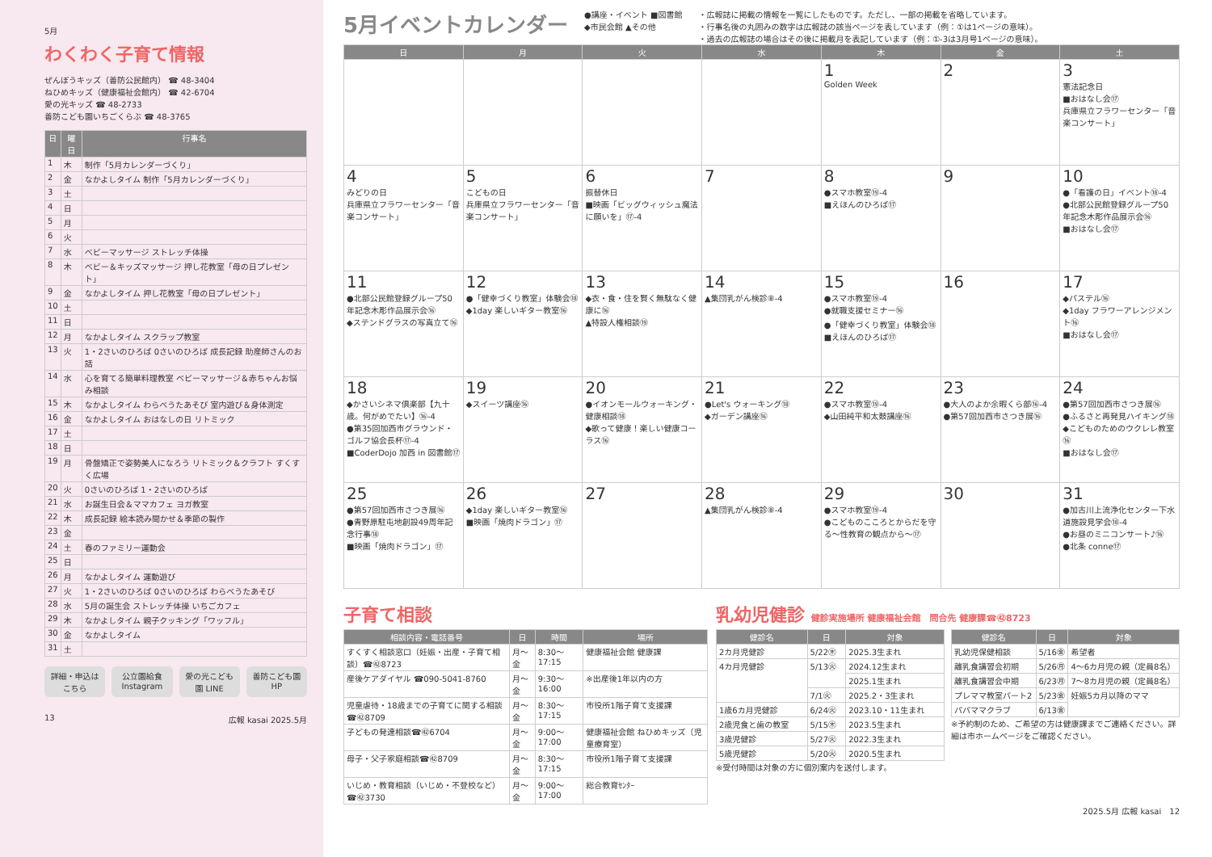5月
わくわく子育て情報
ぜんぼうキッズ（善防公民館内） ☎ 48-3404
ねひめキッズ（健康福祉会館内） ☎ 42-6704
愛の光キッズ ☎ 48-2733
善防こども園いちごくらぶ ☎ 48-3765
| 日 | 曜日 | 行事名 |
| --- | --- | --- |
| 1 | 木 | 制作「5月カレンダーづくり」 |
| 2 | 金 | なかよしタイム 制作「5月カレンダーづくり」 |
| 3 | 土 | |
| 4 | 日 | |
| 5 | 月 | |
| 6 | 火 | |
| 7 | 水 | ベビーマッサージ ストレッチ体操 |
| 8 | 木 | ベビー＆キッズマッサージ 押し花教室「母の日プレゼント」 |
| 9 | 金 | なかよしタイム 押し花教室「母の日プレゼント」 |
| 10 | 土 | |
| 11 | 日 | |
| 12 | 月 | なかよしタイム スクラップ教室 |
| 13 | 火 | 1・2さいのひろば 0さいのひろば 成長記録 助産師さんのお話 |
| 14 | 水 | 心を育てる簡単料理教室 ベビーマッサージ＆赤ちゃんお悩み相談 |
| 15 | 木 | なかよしタイム わらべうたあそび 室内遊び＆身体測定 |
| 16 | 金 | なかよしタイム おはなしの日 リトミック |
| 17 | 土 | |
| 18 | 日 | |
| 19 | 月 | 骨盤矯正で姿勢美人になろう リトミック＆クラフト すくすく広場 |
| 20 | 火 | 0さいのひろば 1・2さいのひろば |
| 21 | 水 | お誕生日会＆ママカフェ ヨガ教室 |
| 22 | 木 | 成長記録 絵本読み聞かせ＆季節の製作 |
| 23 | 金 | |
| 24 | 土 | 春のファミリー運動会 |
| 25 | 日 | |
| 26 | 月 | なかよしタイム 運動遊び |
| 27 | 火 | 1・2さいのひろば 0さいのひろば わらべうたあそび |
| 28 | 水 | 5月の誕生会 ストレッチ体操 いちごカフェ |
| 29 | 木 | なかよしタイム 親子クッキング「ワッフル」 |
| 30 | 金 | なかよしタイム |
| 31 | 土 | |
詳細・申込はこちら 公立園給食 Instagram 愛の光こども園 LINE 善防こども園 HP
13 広報 kasai 2025.5月
5月イベントカレンダー
●講座・イベント ■図書館
◆市民会館 ▲その他
・広報誌に掲載の情報を一覧にしたものです。ただし、一部の掲載を省略しています。
・行事名後の丸囲みの数字は広報誌の該当ページを表しています（例：①は1ページの意味）。
・過去の広報誌の場合はその後に掲載月を表記しています（例：①-3は3月号1ページの意味）。
| 日 | 月 | 火 | 水 | 木 | 金 | 土 |
| --- | --- | --- | --- | --- | --- | --- |
| | | | | 1 Golden Week | 2 | 3 憲法記念日 ■おはなし会⑰ 兵庫県立フラワーセンター「音楽コンサート」 |
| 4 みどりの日 兵庫県立フラワーセンター「音楽コンサート」 | 5 こどもの日 兵庫県立フラワーセンター「音楽コンサート」 | 6 振替休日 ■映画「ビッグウィッシュ魔法に願いを」⑰-4 | 7 | 8 ●スマホ教室⑲-4 ■えほんのひろば⑰ | 9 | 10 ●「看護の日」イベント⑱-4 ●北部公民館登録グループ50年記念木彫作品展示会⑯ ■おはなし会⑰ |
| 11 ●北部公民館登録グループ50年記念木彫作品展示会⑯ ◆ステンドグラスの写真立て⑯ | 12 ●「健幸づくり教室」体験会⑱ ◆1day 楽しいギター教室⑯ | 13 ◆衣・食・住を賢く無駄なく健康に⑯ ▲特設人権相談⑲ | 14 ▲集団乳がん検診⑧-4 | 15 ●スマホ教室⑲-4 ●就職支援セミナー⑯ ●「健幸づくり教室」体験会⑱ ■えほんのひろば⑰ | 16 | 17 ◆パステル⑯ ◆1day フラワーアレンジメント⑯ ■おはなし会⑰ |
| 18 ◆かさいシネマ倶楽部【九十歳。何がめでたい】⑯-4 ●第35回加西市グラウンド・ゴルフ協会長杯⑰-4 ■CoderDojo 加西 in 図書館⑰ | 19 ◆スイーツ講座⑯ | 20 ●イオンモールウォーキング・健康相談⑱ ◆歌って健康！楽しい健康コーラス⑯ | 21 ●Let's ウォーキング⑱ ◆ガーデン講座⑯ | 22 ●スマホ教室⑲-4 ◆山田純平和太鼓講座⑯ | 23 ●大人のよか余暇くら部⑯-4 ●第57回加西市さつき展⑯ | 24 ●第57回加西市さつき展⑯ ●ふるさと再発見ハイキング⑱ ◆こどものためのウクレレ教室⑯ ■おはなし会⑰ |
| 25 ●第57回加西市さつき展⑯ ●青野原駐屯地創設49周年記念行事⑱ ■映画「焼肉ドラゴン」⑰ | 26 ◆1day 楽しいギター教室⑯ ■映画「焼肉ドラゴン」⑰ | 27 | 28 ▲集団乳がん検診⑧-4 | 29 ●スマホ教室⑲-4 ●こどものこころとからだを守る～性教育の観点から～⑰ | 30 | 31 ●加古川上流浄化センター下水道施設見学会⑱-4 ●お昼のミニコンサート♪⑯ ●北条 conne⑰ |
子育て相談
| 相談内容・電話番号 | 日 | 時間 | 場所 |
| --- | --- | --- | --- |
| すくすく相談窓口（妊娠・出産・子育て相談）☎㊷8723 | 月～金 | 8:30～17:15 | 健康福祉会館 健康課 |
| 産後ケアダイヤル ☎090-5041-8760 | 月～金 | 9:30～16:00 | ※出産後1年以内の方 |
| 児童虐待・18歳までの子育てに関する相談☎㊷8709 | 月～金 | 8:30～17:15 | 市役所1階子育て支援課 |
| 子どもの発達相談☎㊷6704 | 月～金 | 9:00～17:00 | 健康福祉会館 ねひめキッズ（児童療育室） |
| 母子・父子家庭相談☎㊷8709 | 月～金 | 8:30～17:15 | 市役所1階子育て支援課 |
| いじめ・教育相談（いじめ・不登校など）☎㊷3730 | 月～金 | 9:00～17:00 | 総合教育ｾﾝﾀｰ |
乳幼児健診 健診実施場所 健康福祉会館　問合先 健康課☎㊷8723
| 健診名 | 日 | 対象 |
| --- | --- | --- |
| 2カ月児健診 | 5/22㊍ | 2025.3生まれ |
| 4カ月児健診 | 5/13㊋ | 2024.12生まれ |
| | | 2025.1生まれ |
| | 7/1㊋ | 2025.2・3生まれ |
| 1歳6カ月児健診 | 6/24㊋ | 2023.10・11生まれ |
| 2歳児食と歯の教室 | 5/15㊍ | 2023.5生まれ |
| 3歳児健診 | 5/27㊋ | 2022.3生まれ |
| 5歳児健診 | 5/20㊋ | 2020.5生まれ |
※受付時間は対象の方に個別案内を送付します。
| 健診名 | 日 | 対象 |
| --- | --- | --- |
| 乳幼児保健相談 | 5/16㊎ | 希望者 |
| 離乳食講習会初期 | 5/26㊊ | 4～6カ月児の親（定員8名） |
| 離乳食講習会中期 | 6/23㊊ | 7～8カ月児の親（定員8名） |
| プレママ教室パート2 | 5/23㊎ | 妊娠5カ月以降のママ |
| パパママクラブ | 6/13㊎ | |
※予約制のため、ご希望の方は健康課までご連絡ください。詳細は市ホームページをご確認ください。
2025.5月 広報 kasai　12